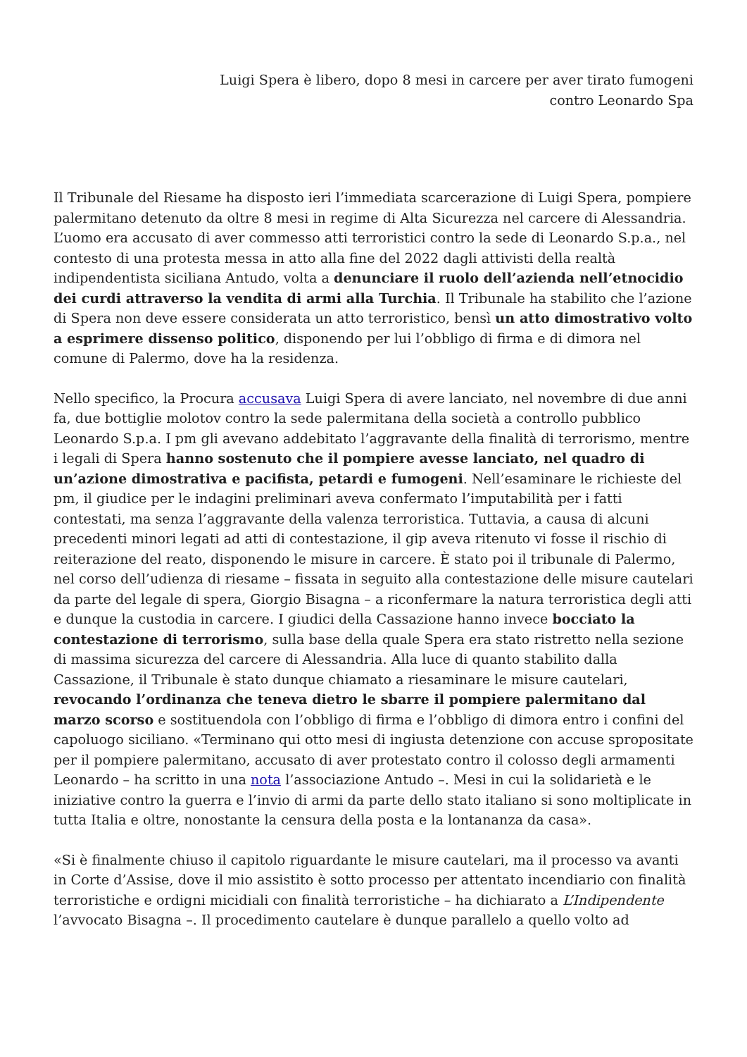Luigi Spera è libero, dopo 8 mesi in carcere per aver tirato fumogeni
contro Leonardo Spa
Il Tribunale del Riesame ha disposto ieri l’immediata scarcerazione di Luigi Spera, pompiere palermitano detenuto da oltre 8 mesi in regime di Alta Sicurezza nel carcere di Alessandria. L’uomo era accusato di aver commesso atti terroristici contro la sede di Leonardo S.p.a., nel contesto di una protesta messa in atto alla fine del 2022 dagli attivisti della realtà indipendentista siciliana Antudo, volta a denunciare il ruolo dell’azienda nell’etnocidio dei curdi attraverso la vendita di armi alla Turchia. Il Tribunale ha stabilito che l’azione di Spera non deve essere considerata un atto terroristico, bensì un atto dimostrativo volto a esprimere dissenso politico, disponendo per lui l’obbligo di firma e di dimora nel comune di Palermo, dove ha la residenza.
Nello specifico, la Procura accusava Luigi Spera di avere lanciato, nel novembre di due anni fa, due bottiglie molotov contro la sede palermitana della società a controllo pubblico Leonardo S.p.a. I pm gli avevano addebitato l’aggravante della finalità di terrorismo, mentre i legali di Spera hanno sostenuto che il pompiere avesse lanciato, nel quadro di un’azione dimostrativa e pacifista, petardi e fumogeni. Nell’esaminare le richieste del pm, il giudice per le indagini preliminari aveva confermato l’imputabilità per i fatti contestati, ma senza l’aggravante della valenza terroristica. Tuttavia, a causa di alcuni precedenti minori legati ad atti di contestazione, il gip aveva ritenuto vi fosse il rischio di reiterazione del reato, disponendo le misure in carcere. È stato poi il tribunale di Palermo, nel corso dell’udienza di riesame – fissata in seguito alla contestazione delle misure cautelari da parte del legale di spera, Giorgio Bisagna – a riconfermare la natura terroristica degli atti e dunque la custodia in carcere. I giudici della Cassazione hanno invece bocciato la contestazione di terrorismo, sulla base della quale Spera era stato ristretto nella sezione di massima sicurezza del carcere di Alessandria. Alla luce di quanto stabilito dalla Cassazione, il Tribunale è stato dunque chiamato a riesaminare le misure cautelari, revocando l’ordinanza che teneva dietro le sbarre il pompiere palermitano dal marzo scorso e sostituendola con l’obbligo di firma e l’obbligo di dimora entro i confini del capoluogo siciliano. «Terminano qui otto mesi di ingiusta detenzione con accuse spropositate per il pompiere palermitano, accusato di aver protestato contro il colosso degli armamenti Leonardo – ha scritto in una nota l’associazione Antudo –. Mesi in cui la solidarietà e le iniziative contro la guerra e l’invio di armi da parte dello stato italiano si sono moltiplicate in tutta Italia e oltre, nonostante la censura della posta e la lontananza da casa».
«Si è finalmente chiuso il capitolo riguardante le misure cautelari, ma il processo va avanti in Corte d’Assise, dove il mio assistito è sotto processo per attentato incendiario con finalità terroristiche e ordigni micidiali con finalità terroristiche – ha dichiarato a L’Indipendente l’avvocato Bisagna –. Il procedimento cautelare è dunque parallelo a quello volto ad